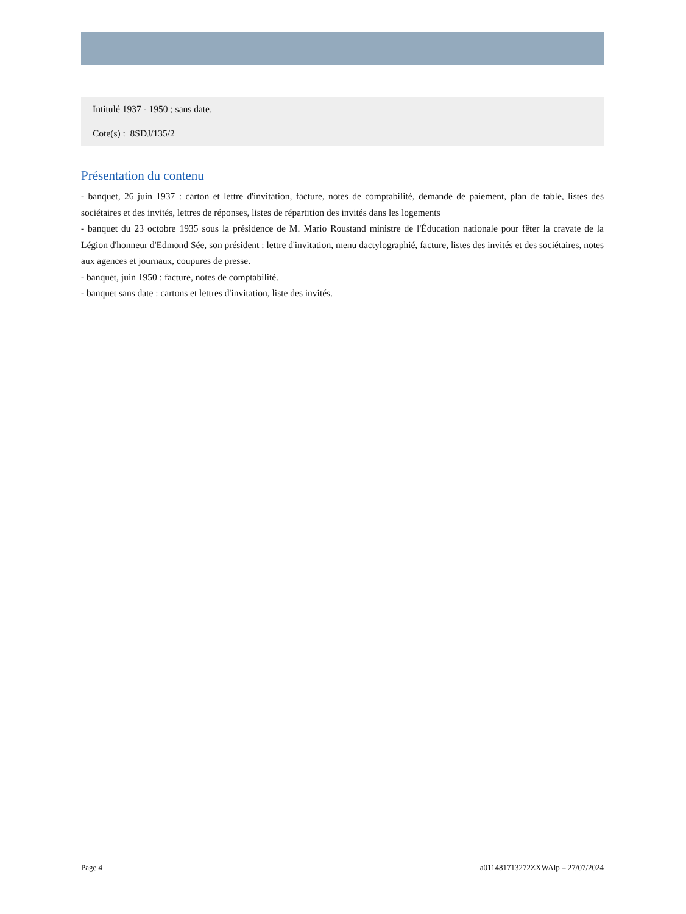Intitulé 1937 - 1950 ; sans date.
Cote(s) : 8SDJ/135/2
Présentation du contenu
- banquet, 26 juin 1937 : carton et lettre d'invitation, facture, notes de comptabilité, demande de paiement, plan de table, listes des sociétaires et des invités, lettres de réponses, listes de répartition des invités dans les logements
- banquet du 23 octobre 1935 sous la présidence de M. Mario Roustand ministre de l'Éducation nationale pour fêter la cravate de la Légion d'honneur d'Edmond Sée, son président : lettre d'invitation, menu dactylographié, facture, listes des invités et des sociétaires, notes aux agences et journaux, coupures de presse.
- banquet, juin 1950 : facture, notes de comptabilité.
- banquet sans date : cartons et lettres d'invitation, liste des invités.
Page 4 a011481713272ZXWAlp – 27/07/2024